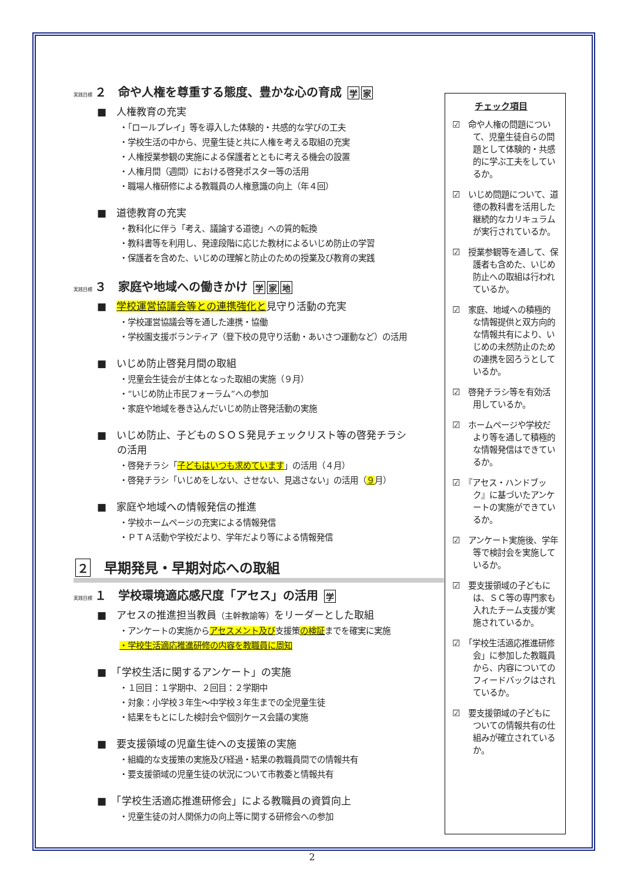実践目標 ２　命や人権を尊重する態度、豊かな心の育成 学 家
■　人権教育の充実
・「ロールプレイ」等を導入した体験的・共感的な学びの工夫
・学校生活の中から、児童生徒と共に人権を考える取組の充実
・人権授業参観の実施による保護者とともに考える機会の設置
・人権月間（週間）における啓発ポスター等の活用
・職場人権研修による教職員の人権意識の向上（年４回）
■　道徳教育の充実
・教科化に伴う「考え、議論する道徳」への質的転換
・教科書等を利用し、発達段階に応じた教材によるいじめ防止の学習
・保護者を含めた、いじめの理解と防止のための授業及び教育の実践
実践目標 ３　家庭や地域への働きかけ 学 家 地
■　学校運営協議会等との連携強化と見守り活動の充実
・学校運営協議会等を通した連携・協働
・学校園支援ボランティア（登下校の見守り活動・あいさつ運動など）の活用
■　いじめ防止啓発月間の取組
・児童会生徒会が主体となった取組の実施（９月）
・“いじめ防止市民フォーラム”への参加
・家庭や地域を巻き込んだいじめ防止啓発活動の実施
■　いじめ防止、子どものＳＯＳ発見チェックリスト等の啓発チラシ
　　の活用
・啓発チラシ「子どもはいつも求めています」の活用（４月）
・啓発チラシ「いじめをしない、させない、見逃さない」の活用（９月）
■　家庭や地域への情報発信の推進
・学校ホームページの充実による情報発信
・ＰＴＡ活動や学校だより、学年だより等による情報発信
２　早期発見・早期対応への取組
実践目標 １　学校環境適応感尺度「アセス」の活用 学
■　アセスの推進担当教員（主幹教諭等）をリーダーとした取組
・アンケートの実施からアセスメント及び支援策の検証までを確実に実施
・学校生活適応推進研修の内容を教職員に周知
■　「学校生活に関するアンケート」の実施
・１回目：１学期中、２回目：２学期中
・対象：小学校３年生～中学校３年生までの全児童生徒
・結果をもとにした検討会や個別ケース会議の実施
■　要支援領域の児童生徒への支援策の実施
・組織的な支援策の実施及び経過・結果の教職員間での情報共有
・要支援領域の児童生徒の状況について市教委と情報共有
■　「学校生活適応推進研修会」による教職員の資質向上
・児童生徒の対人関係力の向上等に関する研修会への参加
チェック項目
☑　命や人権の問題について、児童生徒自らの問題として体験的・共感的に学ぶ工夫をしているか。
☑　いじめ問題について、道徳の教科書を活用した継続的なカリキュラムが実行されているか。
☑　授業参観等を通して、保護者も含めた、いじめ防止への取組は行われているか。
☑　家庭、地域への積極的な情報提供と双方向的な情報共有により、いじめの未然防止のための連携を図ろうとしているか。
☑　啓発チラシ等を有効活用しているか。
☑　ホームページや学校だより等を通して積極的な情報発信はできているか。
☑　『アセス・ハンドブック』に基づいたアンケートの実施ができているか。
☑　アンケート実施後、学年等で検討会を実施しているか。
☑　要支援領域の子どもには、ＳＣ等の専門家も入れたチーム支援が実施されているか。
☑　「学校生活適応推進研修会」に参加した教職員から、内容についてのフィードバックはされているか。
☑　要支援領域の子どもについての情報共有の仕組みが確立されているか。
2